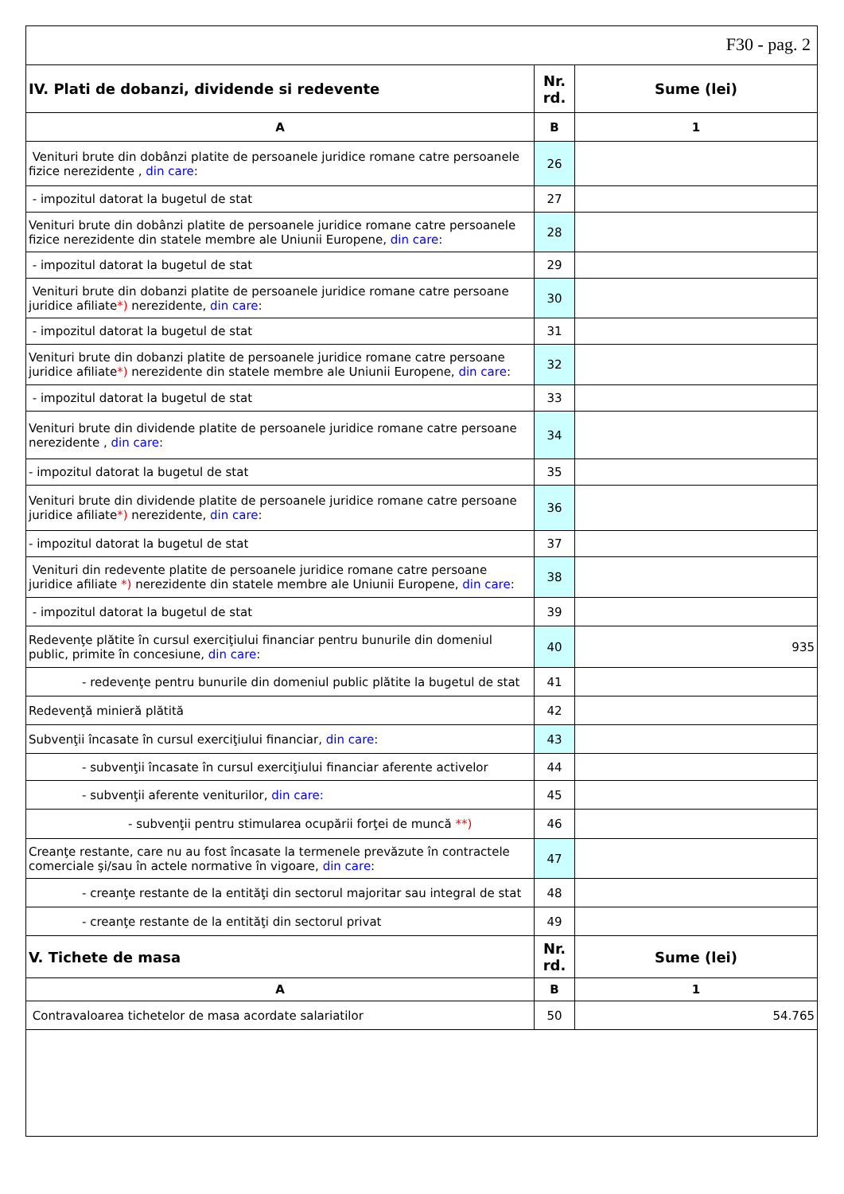F30 - pag. 2
| IV. Plati de dobanzi, dividende si redevente | Nr. rd. | Sume (lei) |
| --- | --- | --- |
| A | B | 1 |
| Venituri brute din dobânzi platite de persoanele juridice romane catre persoanele fizice nerezidente , din care : | 26 | |
| - impozitul datorat la bugetul de stat | 27 | |
| Venituri brute din dobânzi platite de persoanele juridice romane catre persoanele fizice nerezidente din statele membre ale Uniunii Europene, din care : | 28 | |
| - impozitul datorat la bugetul de stat | 29 | |
| Venituri brute din dobanzi platite de persoanele juridice romane catre persoane juridice afiliate *) nerezidente, din care : | 30 | |
| - impozitul datorat la bugetul de stat | 31 | |
| Venituri brute din dobanzi platite de persoanele juridice romane catre persoane juridice afiliate *) nerezidente din statele membre ale Uniunii Europene, din care : | 32 | |
| - impozitul datorat la bugetul de stat | 33 | |
| Venituri brute din dividende platite de persoanele juridice romane catre persoane nerezidente , din care : | 34 | |
| - impozitul datorat la bugetul de stat | 35 | |
| Venituri brute din dividende platite de persoanele juridice romane catre persoane juridice afiliate *) nerezidente, din care : | 36 | |
| - impozitul datorat la bugetul de stat | 37 | |
| Venituri din redevente platite de persoanele juridice romane catre persoane juridice afiliate *) nerezidente din statele membre ale Uniunii Europene, din care : | 38 | |
| - impozitul datorat la bugetul de stat | 39 | |
| Redevenţe plătite în cursul exerciţiului financiar pentru bunurile din domeniul public, primite în concesiune, din care : | 40 | 935 |
| - redevenţe pentru bunurile din domeniul public plătite la bugetul de stat | 41 | |
| Redevenţă minieră plătită | 42 | |
| Subvenţii încasate în cursul exerciţiului financiar, din care : | 43 | |
| - subvenţii încasate în cursul exerciţiului financiar aferente activelor | 44 | |
| - subvenţii aferente veniturilor, din care: | 45 | |
| - subvenţii pentru stimularea ocupării forţei de muncă **) | 46 | |
| Creanţe restante, care nu au fost încasate la termenele prevăzute în contractele comerciale şi/sau în actele normative în vigoare, din care : | 47 | |
| - creanţe restante de la entităţi din sectorul majoritar sau integral de stat | 48 | |
| - creanţe restante de la entităţi din sectorul privat | 49 | |
| V. Tichete de masa | Nr. rd. | Sume (lei) |
| A | B | 1 |
| Contravaloarea tichetelor de masa acordate salariatilor | 50 | 54.765 |